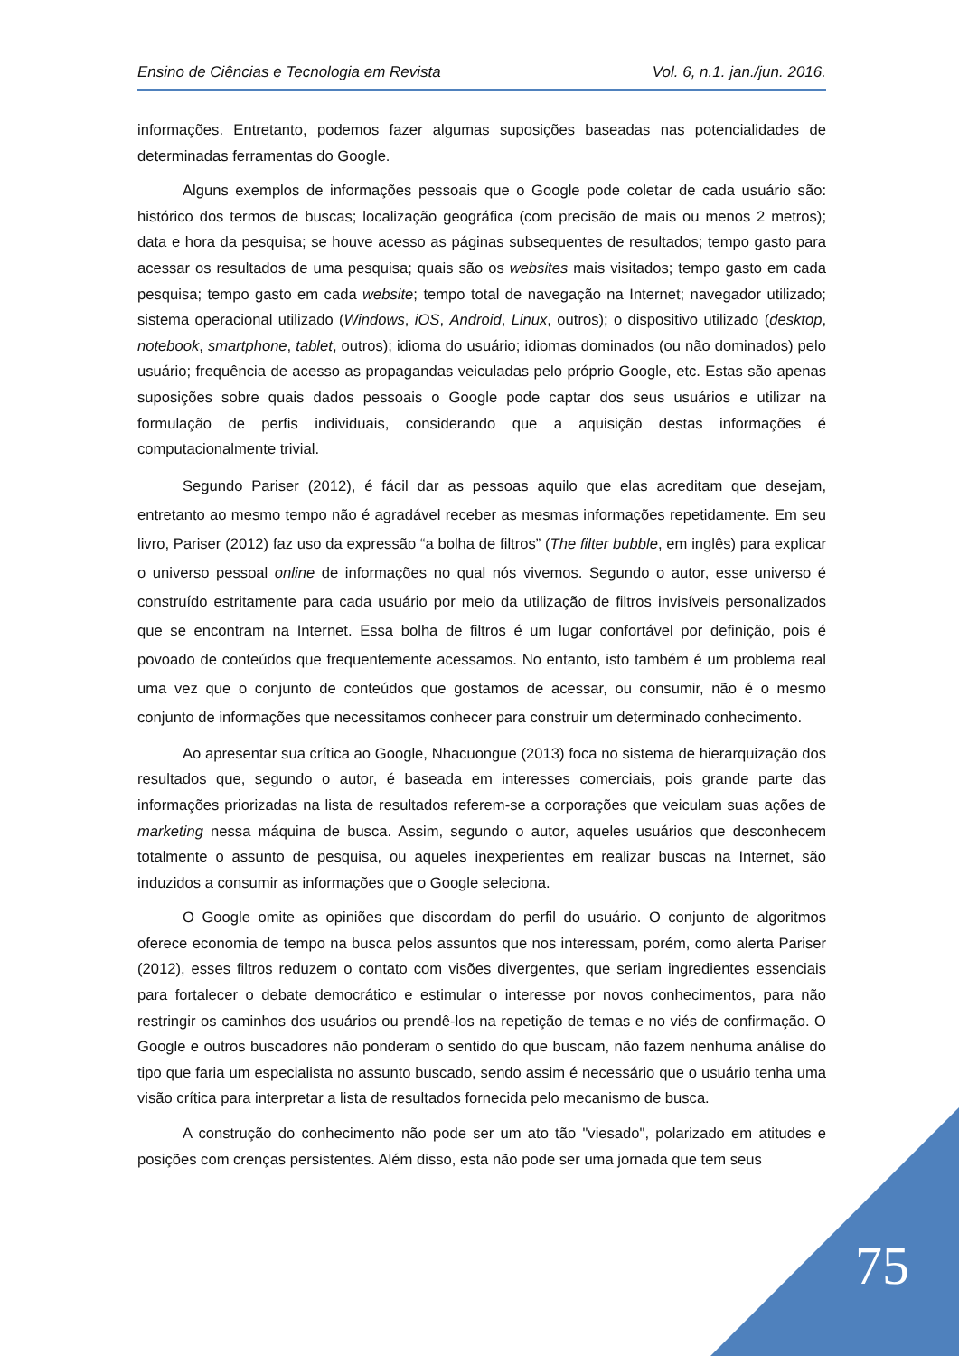Ensino de Ciências e Tecnologia em Revista Vol. 6, n.1. jan./jun. 2016.
informações. Entretanto, podemos fazer algumas suposições baseadas nas potencialidades de determinadas ferramentas do Google.
Alguns exemplos de informações pessoais que o Google pode coletar de cada usuário são: histórico dos termos de buscas; localização geográfica (com precisão de mais ou menos 2 metros); data e hora da pesquisa; se houve acesso as páginas subsequentes de resultados; tempo gasto para acessar os resultados de uma pesquisa; quais são os websites mais visitados; tempo gasto em cada pesquisa; tempo gasto em cada website; tempo total de navegação na Internet; navegador utilizado; sistema operacional utilizado (Windows, iOS, Android, Linux, outros); o dispositivo utilizado (desktop, notebook, smartphone, tablet, outros); idioma do usuário; idiomas dominados (ou não dominados) pelo usuário; frequência de acesso as propagandas veiculadas pelo próprio Google, etc. Estas são apenas suposições sobre quais dados pessoais o Google pode captar dos seus usuários e utilizar na formulação de perfis individuais, considerando que a aquisição destas informações é computacionalmente trivial.
Segundo Pariser (2012), é fácil dar as pessoas aquilo que elas acreditam que desejam, entretanto ao mesmo tempo não é agradável receber as mesmas informações repetidamente. Em seu livro, Pariser (2012) faz uso da expressão “a bolha de filtros” (The filter bubble, em inglês) para explicar o universo pessoal online de informações no qual nós vivemos. Segundo o autor, esse universo é construído estritamente para cada usuário por meio da utilização de filtros invisíveis personalizados que se encontram na Internet. Essa bolha de filtros é um lugar confortável por definição, pois é povoado de conteúdos que frequentemente acessamos. No entanto, isto também é um problema real uma vez que o conjunto de conteúdos que gostamos de acessar, ou consumir, não é o mesmo conjunto de informações que necessitamos conhecer para construir um determinado conhecimento.
Ao apresentar sua crítica ao Google, Nhacuongue (2013) foca no sistema de hierarquização dos resultados que, segundo o autor, é baseada em interesses comerciais, pois grande parte das informações priorizadas na lista de resultados referem-se a corporações que veiculam suas ações de marketing nessa máquina de busca. Assim, segundo o autor, aqueles usuários que desconhecem totalmente o assunto de pesquisa, ou aqueles inexperientes em realizar buscas na Internet, são induzidos a consumir as informações que o Google seleciona.
O Google omite as opiniões que discordam do perfil do usuário. O conjunto de algoritmos oferece economia de tempo na busca pelos assuntos que nos interessam, porém, como alerta Pariser (2012), esses filtros reduzem o contato com visões divergentes, que seriam ingredientes essenciais para fortalecer o debate democrático e estimular o interesse por novos conhecimentos, para não restringir os caminhos dos usuários ou prendê-los na repetição de temas e no viés de confirmação. O Google e outros buscadores não ponderam o sentido do que buscam, não fazem nenhuma análise do tipo que faria um especialista no assunto buscado, sendo assim é necessário que o usuário tenha uma visão crítica para interpretar a lista de resultados fornecida pelo mecanismo de busca.
A construção do conhecimento não pode ser um ato tão "viesado", polarizado em atitudes e posições com crenças persistentes. Além disso, esta não pode ser uma jornada que tem seus
75